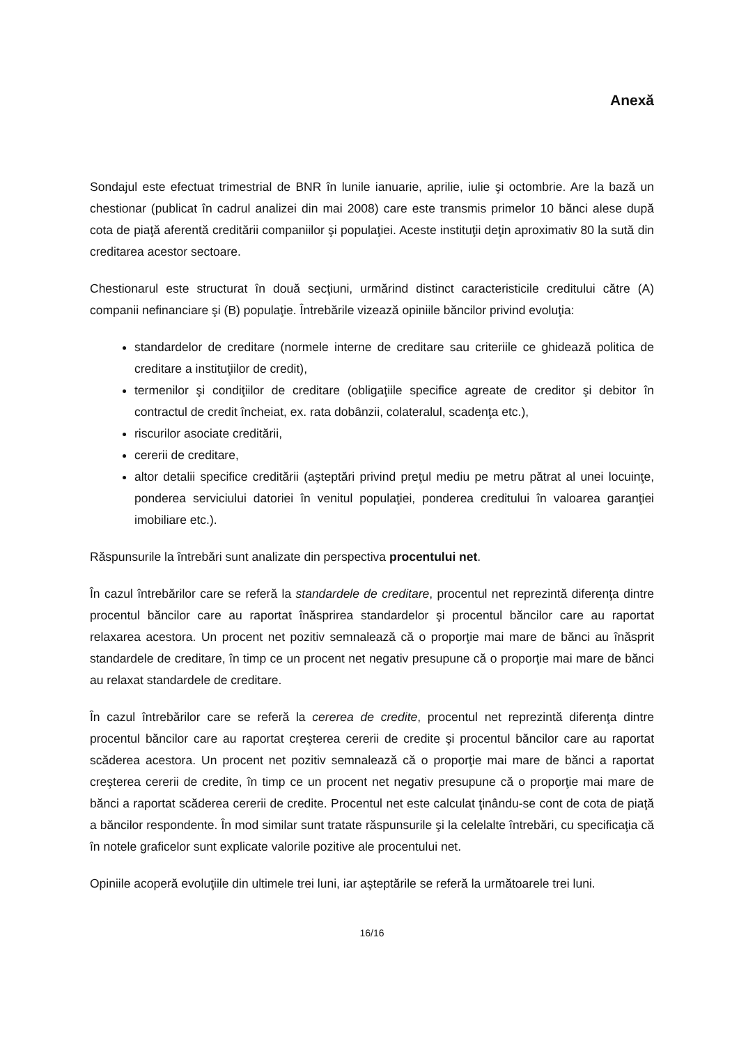Anexă
Sondajul este efectuat trimestrial de BNR în lunile ianuarie, aprilie, iulie şi octombrie. Are la bază un chestionar (publicat în cadrul analizei din mai 2008) care este transmis primelor 10 bănci alese după cota de piaţă aferentă creditării companiilor şi populaţiei. Aceste instituţii deţin aproximativ 80 la sută din creditarea acestor sectoare.
Chestionarul este structurat în două secţiuni, urmărind distinct caracteristicile creditului către (A) companii nefinanciare şi (B) populaţie. Întrebările vizează opiniile băncilor privind evoluţia:
standardelor de creditare (normele interne de creditare sau criteriile ce ghidează politica de creditare a instituţiilor de credit),
termenilor şi condiţiilor de creditare (obligaţiile specifice agreate de creditor şi debitor în contractul de credit încheiat, ex. rata dobânzii, colateralul, scadenţa etc.),
riscurilor asociate creditării,
cererii de creditare,
altor detalii specifice creditării (aşteptări privind preţul mediu pe metru pătrat al unei locuinţe, ponderea serviciului datoriei în venitul populaţiei, ponderea creditului în valoarea garanţiei imobiliare etc.).
Răspunsurile la întrebări sunt analizate din perspectiva procentului net.
În cazul întrebărilor care se referă la standardele de creditare, procentul net reprezintă diferenţa dintre procentul băncilor care au raportat înăsprirea standardelor şi procentul băncilor care au raportat relaxarea acestora. Un procent net pozitiv semnalează că o proporţie mai mare de bănci au înăsprit standardele de creditare, în timp ce un procent net negativ presupune că o proporţie mai mare de bănci au relaxat standardele de creditare.
În cazul întrebărilor care se referă la cererea de credite, procentul net reprezintă diferenţa dintre procentul băncilor care au raportat creşterea cererii de credite şi procentul băncilor care au raportat scăderea acestora. Un procent net pozitiv semnalează că o proporţie mai mare de bănci a raportat creşterea cererii de credite, în timp ce un procent net negativ presupune că o proporţie mai mare de bănci a raportat scăderea cererii de credite. Procentul net este calculat ţinându-se cont de cota de piaţă a băncilor respondente. În mod similar sunt tratate răspunsurile şi la celelalte întrebări, cu specificaţia că în notele graficelor sunt explicate valorile pozitive ale procentului net.
Opiniile acoperă evoluţiile din ultimele trei luni, iar aşteptările se referă la următoarele trei luni.
16/16